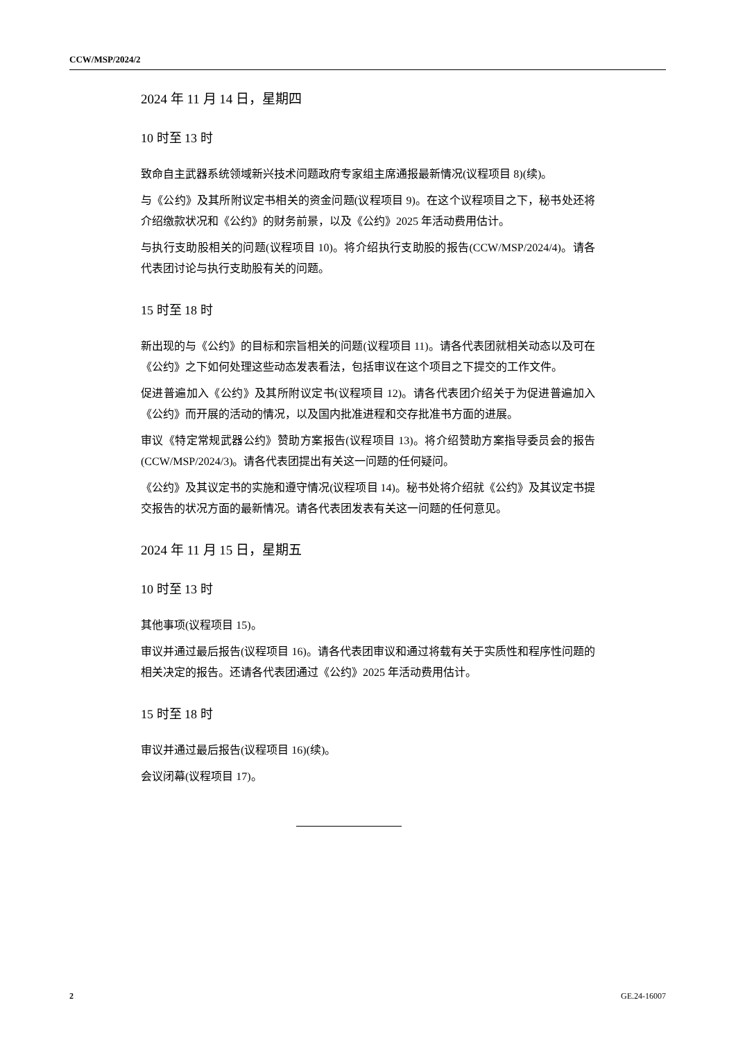CCW/MSP/2024/2
2024 年 11 月 14 日，星期四
10 时至 13 时
致命自主武器系统领域新兴技术问题政府专家组主席通报最新情况(议程项目 8)(续)。
与《公约》及其所附议定书相关的资金问题(议程项目 9)。在这个议程项目之下，秘书处还将介绍缴款状况和《公约》的财务前景，以及《公约》2025 年活动费用估计。
与执行支助股相关的问题(议程项目 10)。将介绍执行支助股的报告(CCW/MSP/2024/4)。请各代表团讨论与执行支助股有关的问题。
15 时至 18 时
新出现的与《公约》的目标和宗旨相关的问题(议程项目 11)。请各代表团就相关动态以及可在《公约》之下如何处理这些动态发表看法，包括审议在这个项目之下提交的工作文件。
促进普遍加入《公约》及其所附议定书(议程项目 12)。请各代表团介绍关于为促进普遍加入《公约》而开展的活动的情况，以及国内批准进程和交存批准书方面的进展。
审议《特定常规武器公约》赞助方案报告(议程项目 13)。将介绍赞助方案指导委员会的报告(CCW/MSP/2024/3)。请各代表团提出有关这一问题的任何疑问。
《公约》及其议定书的实施和遵守情况(议程项目 14)。秘书处将介绍就《公约》及其议定书提交报告的状况方面的最新情况。请各代表团发表有关这一问题的任何意见。
2024 年 11 月 15 日，星期五
10 时至 13 时
其他事项(议程项目 15)。
审议并通过最后报告(议程项目 16)。请各代表团审议和通过将载有关于实质性和程序性问题的相关决定的报告。还请各代表团通过《公约》2025 年活动费用估计。
15 时至 18 时
审议并通过最后报告(议程项目 16)(续)。
会议闭幕(议程项目 17)。
2 GE.24-16007